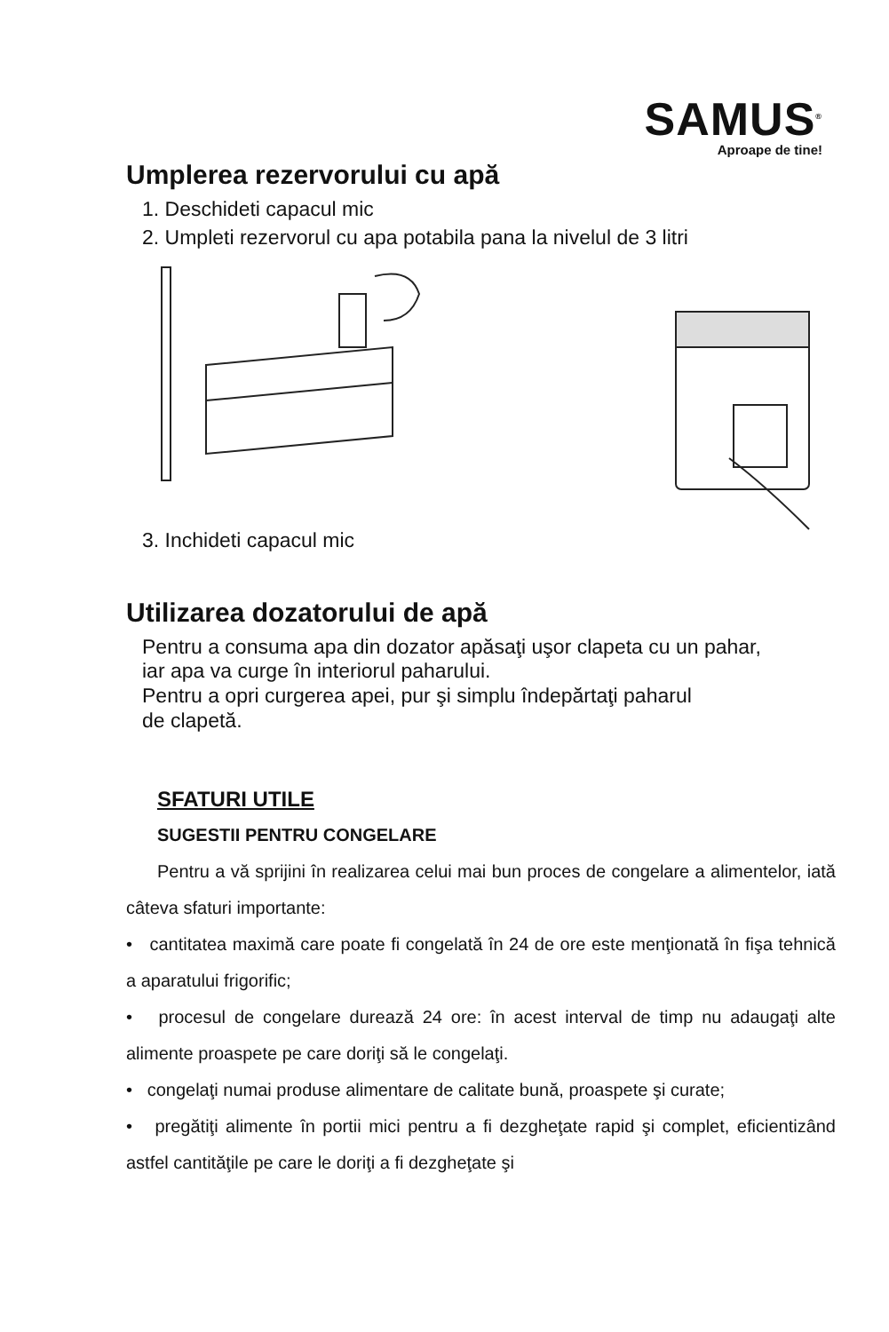SAMUS<sup>®</sup>
Aproape de tine!
Umplerea rezervorului cu apă
1. Deschideti capacul mic
2. Umpleti rezervorul cu apa potabila pana la nivelul de 3 litri
3. Inchideti capacul mic
Utilizarea dozatorului de apă
Pentru a consuma apa din dozator apăsaţi uşor clapeta cu un pahar,
iar apa va curge în interiorul paharului.
Pentru a opri curgerea apei, pur şi simplu îndepărtaţi paharul
de clapetă.
SFATURI UTILE
SUGESTII PENTRU CONGELARE
Pentru a vă sprijini în realizarea celui mai bun proces de congelare a alimentelor, iată câteva sfaturi importante:
• cantitatea maximă care poate fi congelată în 24 de ore este menţionată în fişa tehnică a aparatului frigorific;
• procesul de congelare durează 24 ore: în acest interval de timp nu adaugaţi alte alimente proaspete pe care doriţi să le congelaţi.
• congelaţi numai produse alimentare de calitate bună, proaspete şi curate;
• pregătiţi alimente în portii mici pentru a fi dezgheţate rapid şi complet, eficientizând astfel cantităţile pe care le doriţi a fi dezgheţate şi